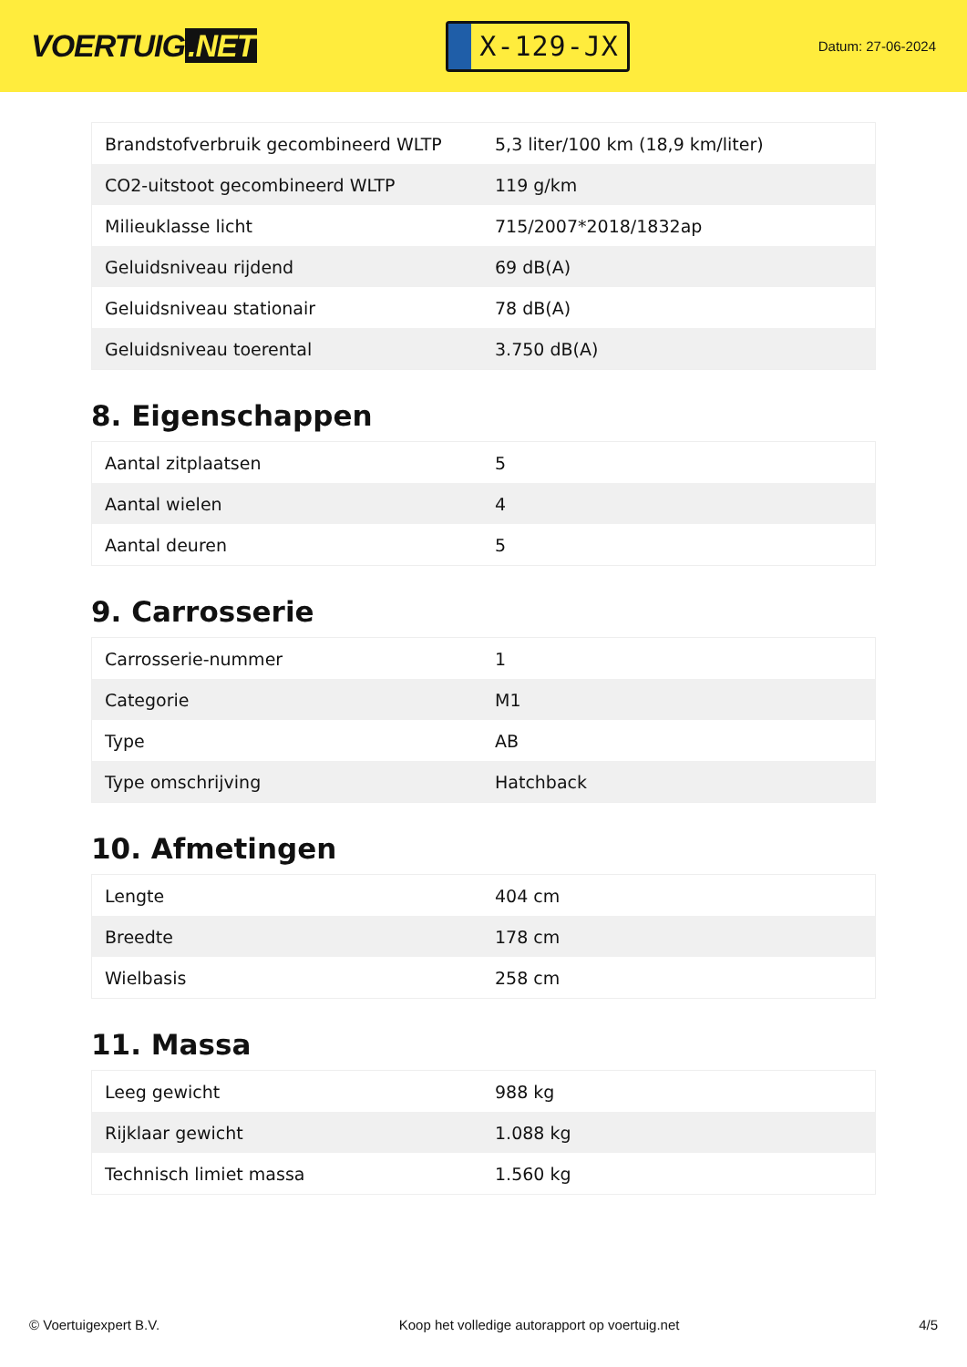VOERTUIG.NET
X-129-JX
Datum: 27-06-2024
| Brandstofverbruik gecombineerd WLTP | 5,3 liter/100 km (18,9 km/liter) |
| CO2-uitstoot gecombineerd WLTP | 119 g/km |
| Milieuklasse licht | 715/2007*2018/1832ap |
| Geluidsniveau rijdend | 69 dB(A) |
| Geluidsniveau stationair | 78 dB(A) |
| Geluidsniveau toerental | 3.750 dB(A) |
8. Eigenschappen
| Aantal zitplaatsen | 5 |
| Aantal wielen | 4 |
| Aantal deuren | 5 |
9. Carrosserie
| Carrosserie-nummer | 1 |
| Categorie | M1 |
| Type | AB |
| Type omschrijving | Hatchback |
10. Afmetingen
| Lengte | 404 cm |
| Breedte | 178 cm |
| Wielbasis | 258 cm |
11. Massa
| Leeg gewicht | 988 kg |
| Rijklaar gewicht | 1.088 kg |
| Technisch limiet massa | 1.560 kg |
© Voertuigexpert B.V. Koop het volledige autorapport op voertuig.net 4/5